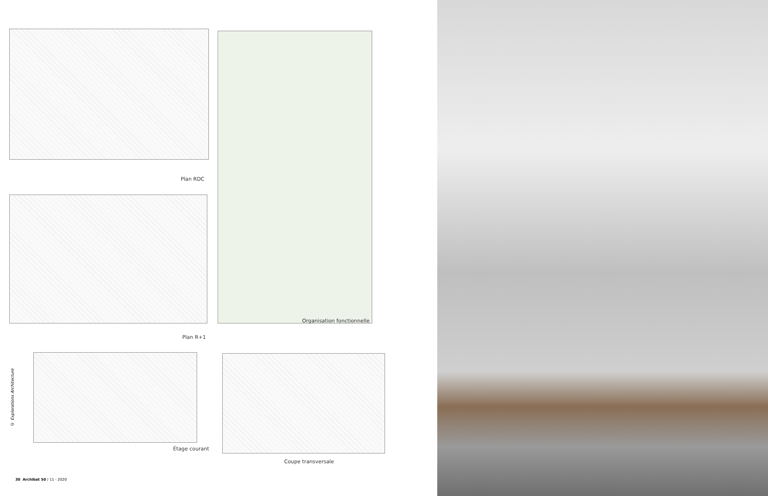Plan RDC
Organisation fonctionnelle
Plan R+1
Étage courant
Coupe transversale
© Explorations Architecture
30 Archibat 50 / 11 - 2020